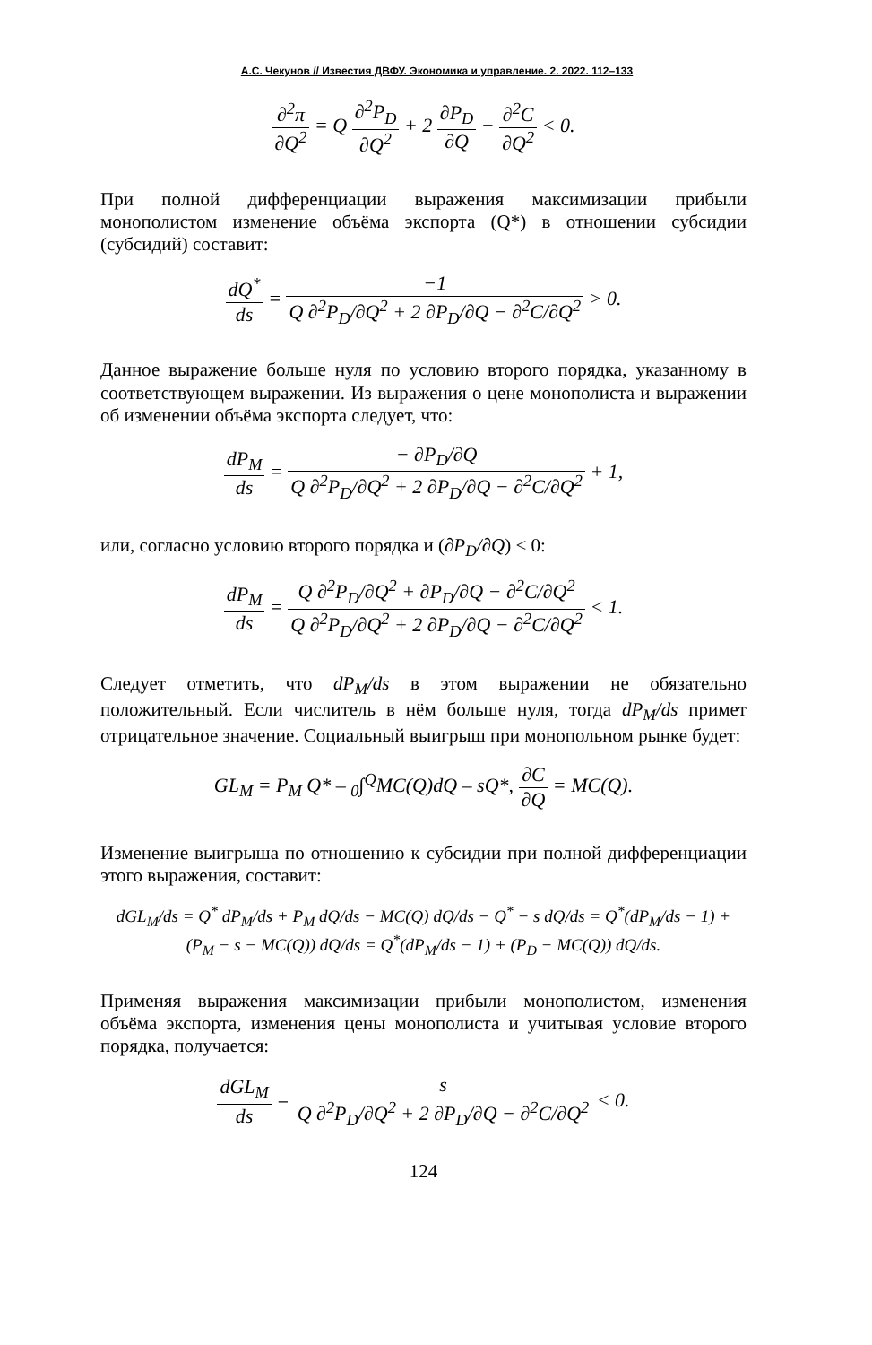А.С. Чекунов // Известия ДВФУ. Экономика и управление. 2. 2022. 112–133
∂<sup>2</sup>π ∂Q<sup>2</sup> = Q ∂<sup>2</sup>P<sub>D</sub> ∂Q<sup>2</sup> + 2 ∂P<sub>D</sub> ∂Q − ∂<sup>2</sup>C ∂Q<sup>2</sup> < 0.
При полной дифференциации выражения максимизации прибыли монополистом изменение объёма экспорта (Q*) в отношении субсидии (субсидий) составит:
dQ<sup>*</sup> ds = −1 Q ∂<sup>2</sup>P<sub>D</sub>/∂Q<sup>2</sup> + 2 ∂P<sub>D</sub>/∂Q − ∂<sup>2</sup>C/∂Q<sup>2</sup> > 0.
Данное выражение больше нуля по условию второго порядка, указанному в соответствующем выражении. Из выражения о цене монополиста и выражении об изменении объёма экспорта следует, что:
dP<sub>M</sub> ds = − ∂P<sub>D</sub>/∂Q Q ∂<sup>2</sup>P<sub>D</sub>/∂Q<sup>2</sup> + 2 ∂P<sub>D</sub>/∂Q − ∂<sup>2</sup>C/∂Q<sup>2</sup> + 1,
или, согласно условию второго порядка и (∂P<sub>D</sub>/∂Q) < 0:
dP<sub>M</sub> ds = Q ∂<sup>2</sup>P<sub>D</sub>/∂Q<sup>2</sup> + ∂P<sub>D</sub>/∂Q − ∂<sup>2</sup>C/∂Q<sup>2</sup> Q ∂<sup>2</sup>P<sub>D</sub>/∂Q<sup>2</sup> + 2 ∂P<sub>D</sub>/∂Q − ∂<sup>2</sup>C/∂Q<sup>2</sup> < 1.
Следует отметить, что dP<sub>M</sub>/ds в этом выражении не обязательно положительный. Если числитель в нём больше нуля, тогда dP<sub>M</sub>/ds примет отрицательное значение. Социальный выигрыш при монопольном рынке будет:
GL<sub>M</sub> = P<sub>M</sub> Q* – <sub>0</sub>∫<sup>Q</sup>MC(Q)dQ – sQ*, ∂C ∂Q = MC(Q).
Изменение выигрыша по отношению к субсидии при полной дифференциации этого выражения, составит:
dGL<sub>M</sub>/ds = Q<sup>*</sup> dP<sub>M</sub>/ds + P<sub>M</sub> dQ/ds − MC(Q) dQ/ds − Q<sup>*</sup> − s dQ/ds = Q<sup>*</sup>(dP<sub>M</sub>/ds − 1) +
(P<sub>M</sub> − s − MC(Q)) dQ/ds = Q<sup>*</sup>(dP<sub>M</sub>/ds − 1) + (P<sub>D</sub> − MC(Q)) dQ/ds.
Применяя выражения максимизации прибыли монополистом, изменения объёма экспорта, изменения цены монополиста и учитывая условие второго порядка, получается:
dGL<sub>M</sub> ds = s Q ∂<sup>2</sup>P<sub>D</sub>/∂Q<sup>2</sup> + 2 ∂P<sub>D</sub>/∂Q − ∂<sup>2</sup>C/∂Q<sup>2</sup> < 0.
124